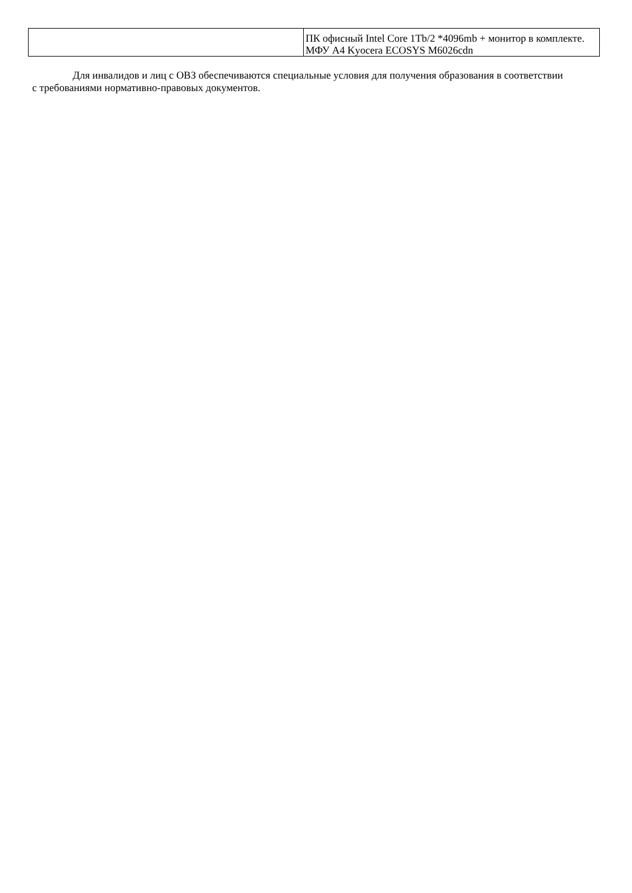| | ПК офисный Intel Core 1Tb/2 *4096mb + монитор в комплекте. МФУ А4 Kyocera ECOSYS M6026cdn |
Для инвалидов и лиц с ОВЗ обеспечиваются специальные условия для получения образования в соответствии с требованиями нормативно-правовых документов.